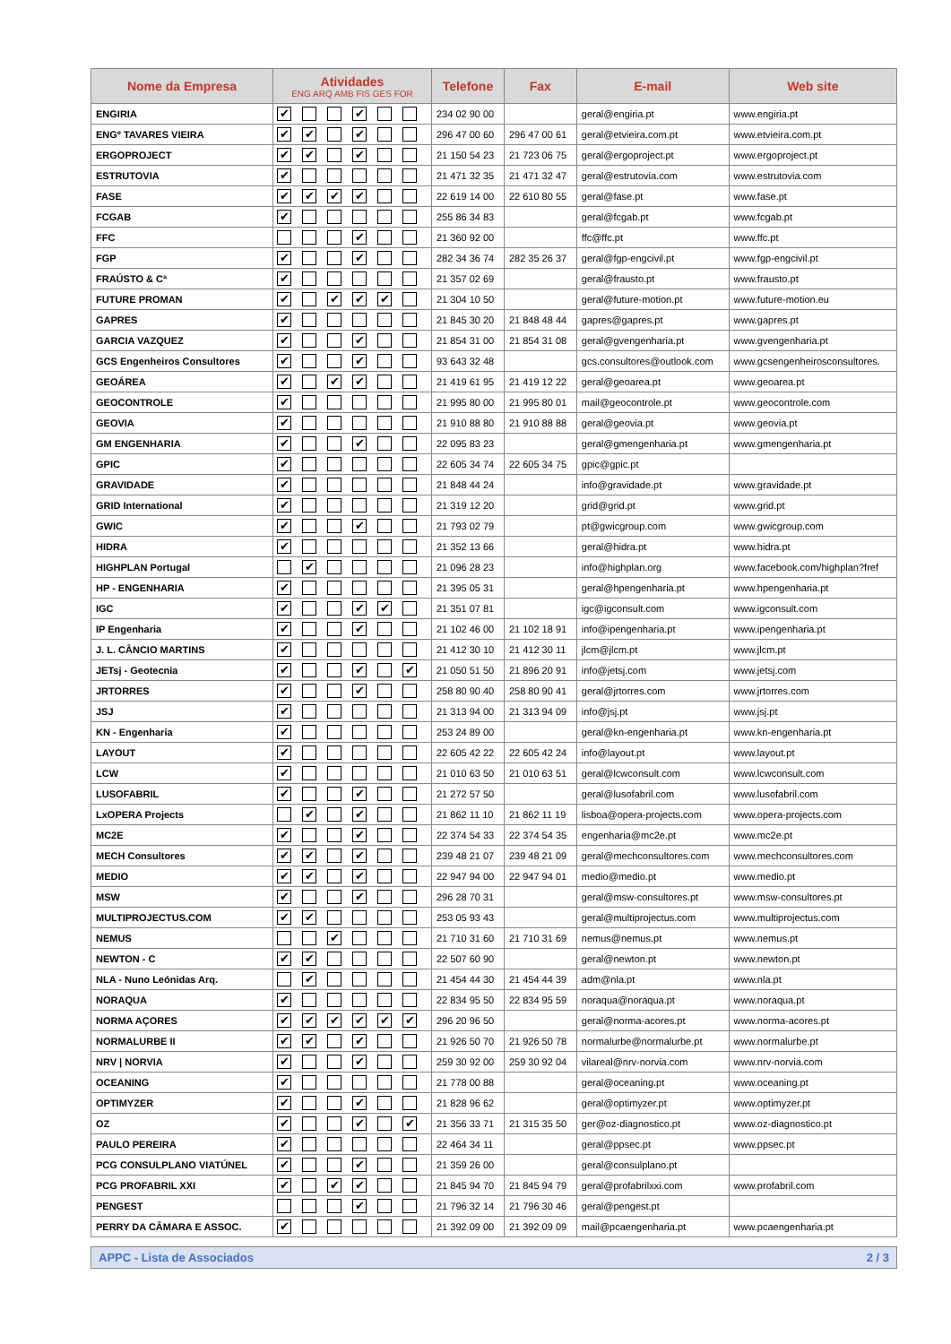| Nome da Empresa | Atividades ENG ARQ AMB FIS GES FOR | Telefone | Fax | E-mail | Web site |
| --- | --- | --- | --- | --- | --- |
| ENGIRIA | ✔ ✔ | 234 02 90 00 | | geral@engiria.pt | www.engiria.pt |
| ENGº TAVARES VIEIRA | ✔ ✔ ✔ | 296 47 00 60 | 296 47 00 61 | geral@etvieira.com.pt | www.etvieira.com.pt |
| ERGOPROJECT | ✔ ✔ ✔ | 21 150 54 23 | 21 723 06 75 | geral@ergoproject.pt | www.ergoproject.pt |
| ESTRUTOVIA | ✔ | 21 471 32 35 | 21 471 32 47 | geral@estrutovia.com | www.estrutovia.com |
| FASE | ✔ ✔ ✔ ✔ | 22 619 14 00 | 22 610 80 55 | geral@fase.pt | www.fase.pt |
| FCGAB | ✔ | 255 86 34 83 | | geral@fcgab.pt | www.fcgab.pt |
| FFC | ✔ | 21 360 92 00 | | ffc@ffc.pt | www.ffc.pt |
| FGP | ✔ ✔ | 282 34 36 74 | 282 35 26 37 | geral@fgp-engcivil.pt | www.fgp-engcivil.pt |
| FRAÚSTO & Cª | ✔ | 21 357 02 69 | | geral@frausto.pt | www.frausto.pt |
| FUTURE PROMAN | ✔ ✔ ✔ ✔ | 21 304 10 50 | | geral@future-motion.pt | www.future-motion.eu |
| GAPRES | ✔ | 21 845 30 20 | 21 848 48 44 | gapres@gapres.pt | www.gapres.pt |
| GARCIA VAZQUEZ | ✔ ✔ | 21 854 31 00 | 21 854 31 08 | geral@gvengenharia.pt | www.gvengenharia.pt |
| GCS Engenheiros Consultores | ✔ ✔ | 93 643 32 48 | | gcs.consultores@outlook.com | www.gcsengenheirosconsultores. |
| GEOÁREA | ✔ ✔ ✔ | 21 419 61 95 | 21 419 12 22 | geral@geoarea.pt | www.geoarea.pt |
| GEOCONTROLE | ✔ | 21 995 80 00 | 21 995 80 01 | mail@geocontrole.pt | www.geocontrole.com |
| GEOVIA | ✔ | 21 910 88 80 | 21 910 88 88 | geral@geovia.pt | www.geovia.pt |
| GM ENGENHARIA | ✔ ✔ | 22 095 83 23 | | geral@gmengenharia.pt | www.gmengenharia.pt |
| GPIC | ✔ | 22 605 34 74 | 22 605 34 75 | gpic@gpic.pt | |
| GRAVIDADE | ✔ | 21 848 44 24 | | info@gravidade.pt | www.gravidade.pt |
| GRID International | ✔ | 21 319 12 20 | | grid@grid.pt | www.grid.pt |
| GWIC | ✔ ✔ | 21 793 02 79 | | pt@gwicgroup.com | www.gwicgroup.com |
| HIDRA | ✔ | 21 352 13 66 | | geral@hidra.pt | www.hidra.pt |
| HIGHPLAN Portugal | ✔ | 21 096 28 23 | | info@highplan.org | www.facebook.com/highplan?fref |
| HP - ENGENHARIA | ✔ | 21 395 05 31 | | geral@hpengenharia.pt | www.hpengenharia.pt |
| IGC | ✔ ✔ ✔ | 21 351 07 81 | | igc@igconsult.com | www.igconsult.com |
| IP Engenharia | ✔ ✔ | 21 102 46 00 | 21 102 18 91 | info@ipengenharia.pt | www.ipengenharia.pt |
| J. L. CÂNCIO MARTINS | ✔ | 21 412 30 10 | 21 412 30 11 | jlcm@jlcm.pt | www.jlcm.pt |
| JETsj - Geotecnia | ✔ ✔ ✔ | 21 050 51 50 | 21 896 20 91 | info@jetsj.com | www.jetsj.com |
| JRTORRES | ✔ ✔ | 258 80 90 40 | 258 80 90 41 | geral@jrtorres.com | www.jrtorres.com |
| JSJ | ✔ | 21 313 94 00 | 21 313 94 09 | info@jsj.pt | www.jsj.pt |
| KN - Engenharia | ✔ | 253 24 89 00 | | geral@kn-engenharia.pt | www.kn-engenharia.pt |
| LAYOUT | ✔ | 22 605 42 22 | 22 605 42 24 | info@layout.pt | www.layout.pt |
| LCW | ✔ | 21 010 63 50 | 21 010 63 51 | geral@lcwconsult.com | www.lcwconsult.com |
| LUSOFABRIL | ✔ ✔ | 21 272 57 50 | | geral@lusofabril.com | www.lusofabril.com |
| LxOPERA Projects | ✔ ✔ | 21 862 11 10 | 21 862 11 19 | lisboa@opera-projects.com | www.opera-projects.com |
| MC2E | ✔ ✔ | 22 374 54 33 | 22 374 54 35 | engenharia@mc2e.pt | www.mc2e.pt |
| MECH Consultores | ✔ ✔ ✔ | 239 48 21 07 | 239 48 21 09 | geral@mechconsultores.com | www.mechconsultores.com |
| MEDIO | ✔ ✔ ✔ | 22 947 94 00 | 22 947 94 01 | medio@medio.pt | www.medio.pt |
| MSW | ✔ ✔ | 296 28 70 31 | | geral@msw-consultores.pt | www.msw-consultores.pt |
| MULTIPROJECTUS.COM | ✔ ✔ | 253 05 93 43 | | geral@multiprojectus.com | www.multiprojectus.com |
| NEMUS | ✔ | 21 710 31 60 | 21 710 31 69 | nemus@nemus.pt | www.nemus.pt |
| NEWTON - C | ✔ ✔ | 22 507 60 90 | | geral@newton.pt | www.newton.pt |
| NLA - Nuno Leónidas Arq. | ✔ | 21 454 44 30 | 21 454 44 39 | adm@nla.pt | www.nla.pt |
| NORAQUA | ✔ | 22 834 95 50 | 22 834 95 59 | noraqua@noraqua.pt | www.noraqua.pt |
| NORMA AÇORES | ✔ ✔ ✔ ✔ ✔ ✔ | 296 20 96 50 | | geral@norma-acores.pt | www.norma-acores.pt |
| NORMALURBE II | ✔ ✔ ✔ | 21 926 50 70 | 21 926 50 78 | normalurbe@normalurbe.pt | www.normalurbe.pt |
| NRV / NORVIA | ✔ ✔ | 259 30 92 00 | 259 30 92 04 | vilareal@nrv-norvia.com | www.nrv-norvia.com |
| OCEANING | ✔ | 21 778 00 88 | | geral@oceaning.pt | www.oceaning.pt |
| OPTIMYZER | ✔ ✔ | 21 828 96 62 | | geral@optimyzer.pt | www.optimyzer.pt |
| OZ | ✔ ✔ ✔ | 21 356 33 71 | 21 315 35 50 | ger@oz-diagnostico.pt | www.oz-diagnostico.pt |
| PAULO PEREIRA | ✔ | 22 464 34 11 | | geral@ppsec.pt | www.ppsec.pt |
| PCG CONSULPLANO VIATÚNEL | ✔ ✔ | 21 359 26 00 | | geral@consulplano.pt | |
| PCG PROFABRIL XXI | ✔ ✔ ✔ | 21 845 94 70 | 21 845 94 79 | geral@profabrilxxi.com | www.profabril.com |
| PENGEST | ✔ | 21 796 32 14 | 21 796 30 46 | geral@pengest.pt | |
| PERRY DA CÂMARA E ASSOC. | ✔ | 21 392 09 00 | 21 392 09 09 | mail@pcaengenharia.pt | www.pcaengenharia.pt |
APPC - Lista de Associados 2 / 3